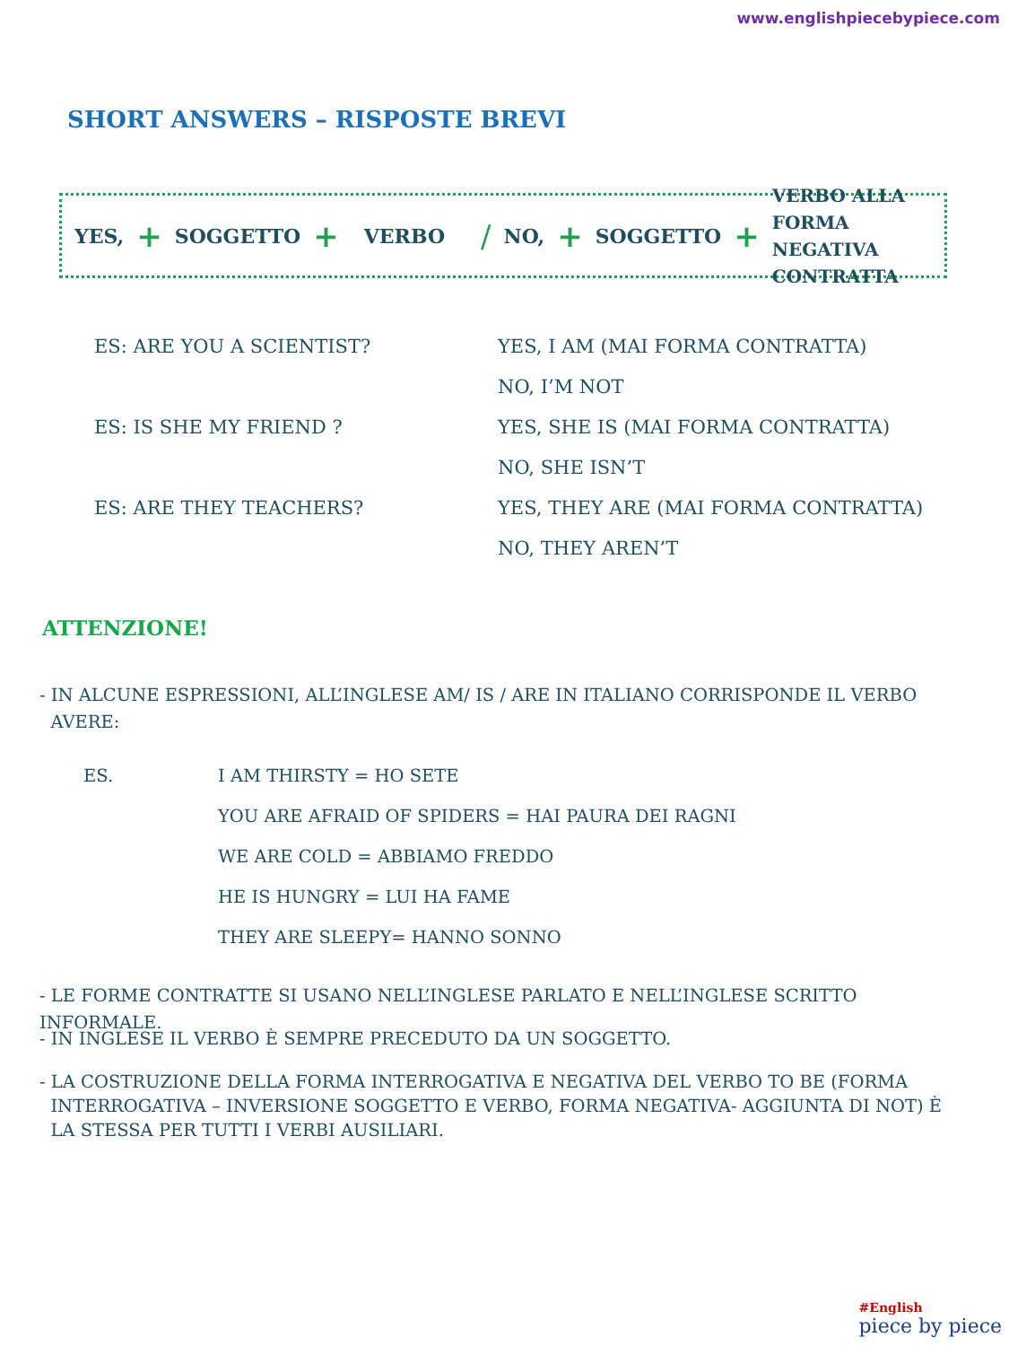www.englishpiecebypiece.com
SHORT ANSWERS – RISPOSTE BREVI
YES, + SOGGETTO + VERBO / NO, + SOGGETTO + VERBO ALLA FORMA
NEGATIVA CONTRATTA
ES: ARE YOU A SCIENTIST?
YES, I AM (MAI FORMA CONTRATTA)
NO, I’M NOT
ES: IS SHE MY FRIEND ?
YES, SHE IS (MAI FORMA CONTRATTA)
NO, SHE ISN’T
ES: ARE THEY TEACHERS?
YES, THEY ARE (MAI FORMA CONTRATTA)
NO, THEY AREN’T
ATTENZIONE!
- IN ALCUNE ESPRESSIONI, ALL’INGLESE AM/ IS / ARE IN ITALIANO CORRISPONDE IL VERBO
AVERE:
ES. I AM THIRSTY = HO SETE
YOU ARE AFRAID OF SPIDERS = HAI PAURA DEI RAGNI
WE ARE COLD = ABBIAMO FREDDO
HE IS HUNGRY = LUI HA FAME
THEY ARE SLEEPY= HANNO SONNO
- LE FORME CONTRATTE SI USANO NELL’INGLESE PARLATO E NELL’INGLESE SCRITTO INFORMALE.
- IN INGLESE IL VERBO È SEMPRE PRECEDUTO DA UN SOGGETTO.
- LA COSTRUZIONE DELLA FORMA INTERROGATIVA E NEGATIVA DEL VERBO TO BE (FORMA
INTERROGATIVA – INVERSIONE SOGGETTO E VERBO, FORMA NEGATIVA- AGGIUNTA DI NOT) È
LA STESSA PER TUTTI I VERBI AUSILIARI.
#English
piece by piece